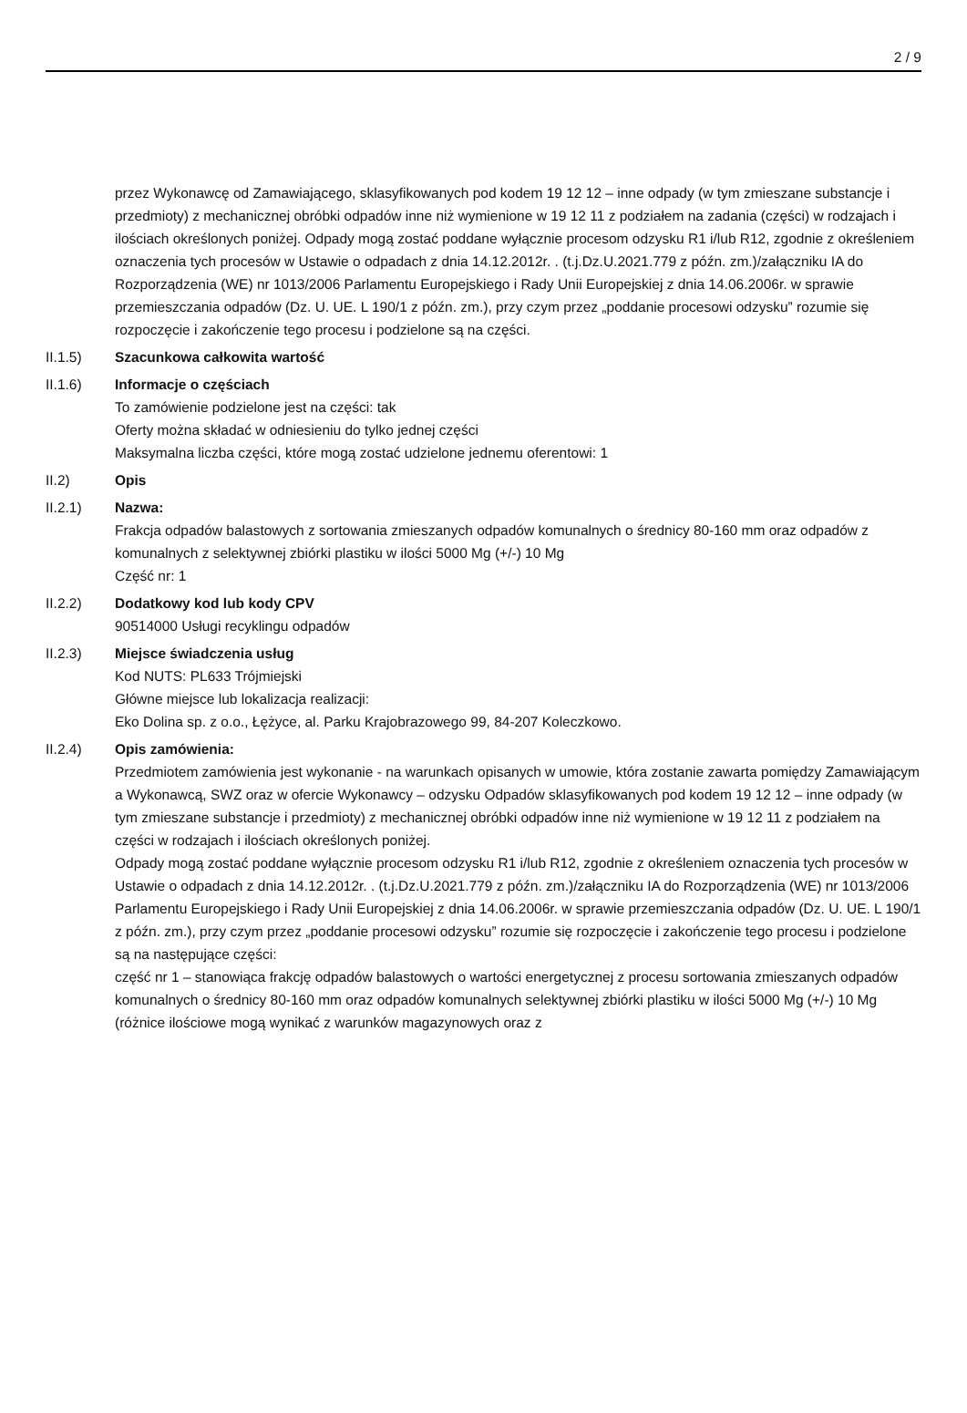2 / 9
przez Wykonawcę od Zamawiającego, sklasyfikowanych pod kodem 19 12 12 – inne odpady (w tym zmieszane substancje i przedmioty) z mechanicznej obróbki odpadów inne niż wymienione w 19 12 11 z podziałem na zadania (części) w rodzajach i ilościach określonych poniżej. Odpady mogą zostać poddane wyłącznie procesom odzysku R1 i/lub R12, zgodnie z określeniem oznaczenia tych procesów w Ustawie o odpadach z dnia 14.12.2012r. . (t.j.Dz.U.2021.779 z późn. zm.)/załączniku IA do Rozporządzenia (WE) nr 1013/2006 Parlamentu Europejskiego i Rady Unii Europejskiej z dnia 14.06.2006r. w sprawie przemieszczania odpadów (Dz. U. UE. L 190/1 z późn. zm.), przy czym przez „poddanie procesowi odzysku” rozumie się rozpoczęcie i zakończenie tego procesu i podzielone są na części.
II.1.5) Szacunkowa całkowita wartość
II.1.6) Informacje o częściach
To zamówienie podzielone jest na części: tak
Oferty można składać w odniesieniu do tylko jednej części
Maksymalna liczba części, które mogą zostać udzielone jednemu oferentowi: 1
II.2) Opis
II.2.1) Nazwa:
Frakcja odpadów balastowych z sortowania zmieszanych odpadów komunalnych o średnicy 80-160 mm oraz odpadów z komunalnych z selektywnej zbiórki plastiku w ilości 5000 Mg (+/-) 10 Mg
Część nr: 1
II.2.2) Dodatkowy kod lub kody CPV
90514000 Usługi recyklingu odpadów
II.2.3) Miejsce świadczenia usług
Kod NUTS: PL633 Trójmiejski
Główne miejsce lub lokalizacja realizacji:
Eko Dolina sp. z o.o., Łężyce, al. Parku Krajobrazowego 99, 84-207 Koleczkowo.
II.2.4) Opis zamówienia:
Przedmiotem zamówienia jest wykonanie - na warunkach opisanych w umowie, która zostanie zawarta pomiędzy Zamawiającym a Wykonawcą, SWZ oraz w ofercie Wykonawcy – odzysku Odpadów sklasyfikowanych pod kodem 19 12 12 – inne odpady (w tym zmieszane substancje i przedmioty) z mechanicznej obróbki odpadów inne niż wymienione w 19 12 11 z podziałem na części w rodzajach i ilościach określonych poniżej.
Odpady mogą zostać poddane wyłącznie procesom odzysku R1 i/lub R12, zgodnie z określeniem oznaczenia tych procesów w Ustawie o odpadach z dnia 14.12.2012r. . (t.j.Dz.U.2021.779 z późn. zm.)/załączniku IA do Rozporządzenia (WE) nr 1013/2006 Parlamentu Europejskiego i Rady Unii Europejskiej z dnia 14.06.2006r. w sprawie przemieszczania odpadów (Dz. U. UE. L 190/1 z późn. zm.), przy czym przez „poddanie procesowi odzysku” rozumie się rozpoczęcie i zakończenie tego procesu i podzielone są na następujące części:
część nr 1 – stanowiąca frakcję odpadów balastowych o wartości energetycznej z procesu sortowania zmieszanych odpadów komunalnych o średnicy 80-160 mm oraz odpadów komunalnych selektywnej zbiórki plastiku w ilości 5000 Mg (+/-) 10 Mg (różnice ilościowe mogą wynikać z warunków magazynowych oraz z